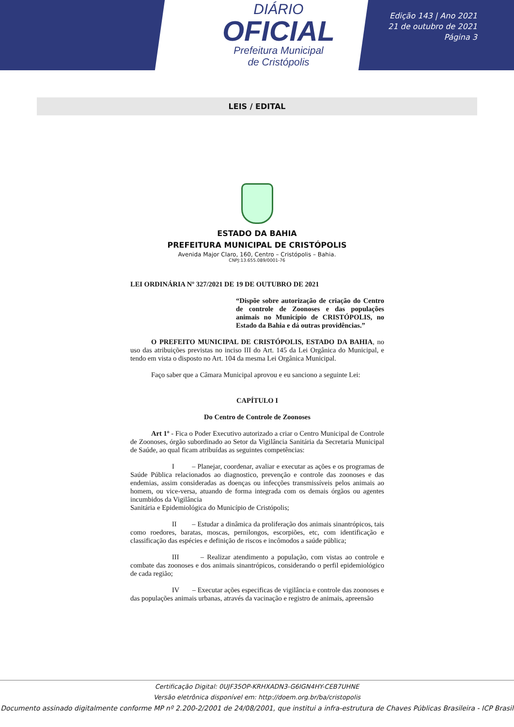DIÁRIO
OFICIAL
Prefeitura Municipal
de Cristópolis
Edição 143 | Ano 2021
21 de outubro de 2021
Página 3
LEIS / EDITAL
ESTADO DA BAHIA
PREFEITURA MUNICIPAL DE CRISTÓPOLIS
Avenida Major Claro, 160, Centro – Cristópolis – Bahia.
CNPJ:13.655.089/0001-76
LEI ORDINÁRIA Nº 327/2021 DE 19 DE OUTUBRO DE 2021
“Dispõe sobre autorização de criação do Centro de controle de Zoonoses e das populações animais no Município de CRISTÓPOLIS, no Estado da Bahia e dá outras providências.”
O PREFEITO MUNICIPAL DE CRISTÓPOLIS, ESTADO DA BAHIA, no uso das atribuições previstas no inciso III do Art. 145 da Lei Orgânica do Municipal, e tendo em vista o disposto no Art. 104 da mesma Lei Orgânica Municipal.
Faço saber que a Câmara Municipal aprovou e eu sanciono a seguinte Lei:
CAPÍTULO I
Do Centro de Controle de Zoonoses
Art 1º - Fica o Poder Executivo autorizado a criar o Centro Municipal de Controle de Zoonoses, órgão subordinado ao Setor da Vigilância Sanitária da Secretaria Municipal de Saúde, ao qual ficam atribuídas as seguintes competências:
I – Planejar, coordenar, avaliar e executar as ações e os programas de Saúde Pública relacionados ao diagnostico, prevenção e controle das zoonoses e das endemias, assim consideradas as doenças ou infecções transmissíveis pelos animais ao homem, ou vice-versa, atuando de forma integrada com os demais órgãos ou agentes incumbidos da Vigilância
Sanitária e Epidemiológica do Município de Cristópolis;
II – Estudar a dinâmica da proliferação dos animais sinantrópicos, tais como roedores, baratas, moscas, pernilongos, escorpiões, etc, com identificação e classificação das espécies e definição de riscos e incômodos a saúde pública;
III – Realizar atendimento a população, com vistas ao controle e combate das zoonoses e dos animais sinantrópicos, considerando o perfil epidemiológico de cada região;
IV – Executar ações especificas de vigilância e controle das zoonoses e das populações animais urbanas, através da vacinação e registro de animais, apreensão
Certificação Digital: 0UJF35OP-KRHXADN3-G6IGN4HY-CEB7UHNE
Versão eletrônica disponível em: http://doem.org.br/ba/cristopolis
Documento assinado digitalmente conforme MP nº 2.200-2/2001 de 24/08/2001, que institui a infra-estrutura de Chaves Públicas Brasileira - ICP Brasil